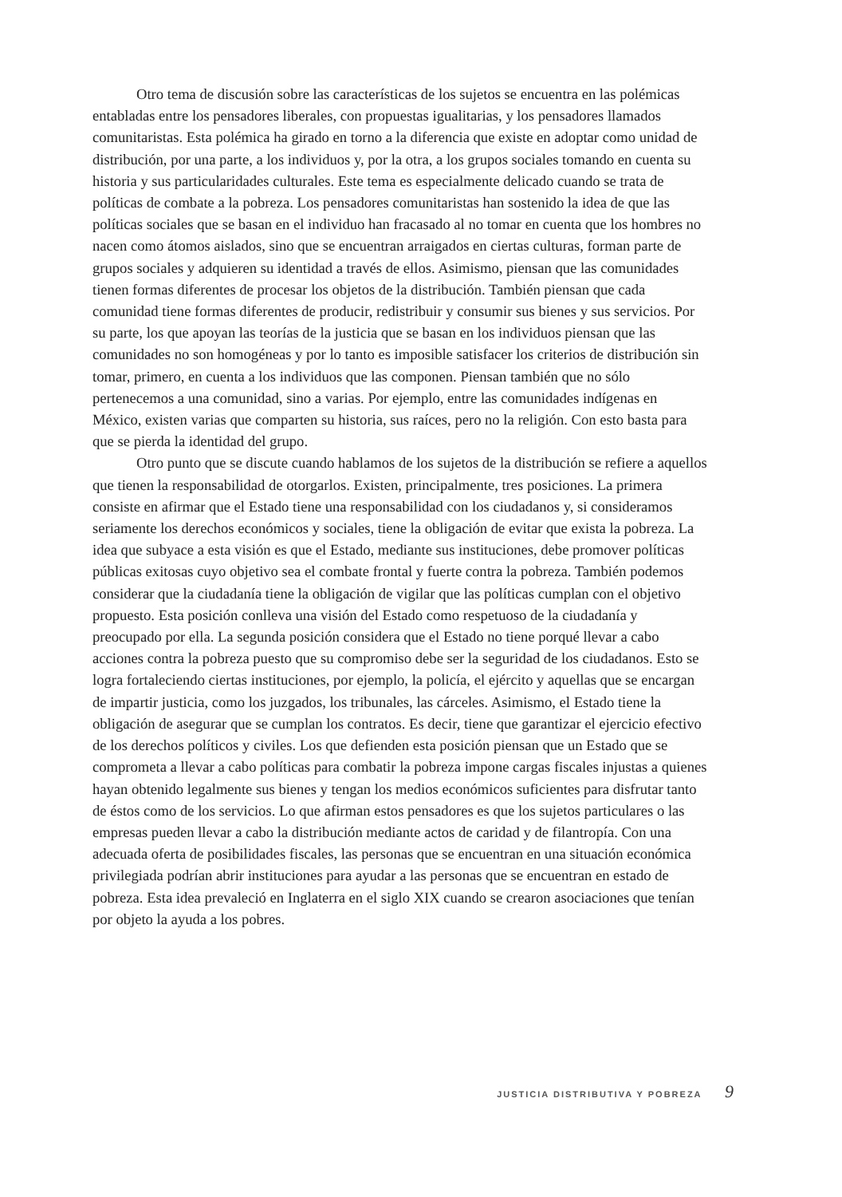Otro tema de discusión sobre las características de los sujetos se encuentra en las polémicas entabladas entre los pensadores liberales, con propuestas igualitarias, y los pensadores llamados comunitaristas. Esta polémica ha girado en torno a la diferencia que existe en adoptar como unidad de distribución, por una parte, a los individuos y, por la otra, a los grupos sociales tomando en cuenta su historia y sus particularidades culturales. Este tema es especialmente delicado cuando se trata de políticas de combate a la pobreza. Los pensadores comunitaristas han sostenido la idea de que las políticas sociales que se basan en el individuo han fracasado al no tomar en cuenta que los hombres no nacen como átomos aislados, sino que se encuentran arraigados en ciertas culturas, forman parte de grupos sociales y adquieren su identidad a través de ellos. Asimismo, piensan que las comunidades tienen formas diferentes de procesar los objetos de la distribución. También piensan que cada comunidad tiene formas diferentes de producir, redistribuir y consumir sus bienes y sus servicios. Por su parte, los que apoyan las teorías de la justicia que se basan en los individuos piensan que las comunidades no son homogéneas y por lo tanto es imposible satisfacer los criterios de distribución sin tomar, primero, en cuenta a los individuos que las componen. Piensan también que no sólo pertenecemos a una comunidad, sino a varias. Por ejemplo, entre las comunidades indígenas en México, existen varias que comparten su historia, sus raíces, pero no la religión. Con esto basta para que se pierda la identidad del grupo.
Otro punto que se discute cuando hablamos de los sujetos de la distribución se refiere a aquellos que tienen la responsabilidad de otorgarlos. Existen, principalmente, tres posiciones. La primera consiste en afirmar que el Estado tiene una responsabilidad con los ciudadanos y, si consideramos seriamente los derechos económicos y sociales, tiene la obligación de evitar que exista la pobreza. La idea que subyace a esta visión es que el Estado, mediante sus instituciones, debe promover políticas públicas exitosas cuyo objetivo sea el combate frontal y fuerte contra la pobreza. También podemos considerar que la ciudadanía tiene la obligación de vigilar que las políticas cumplan con el objetivo propuesto. Esta posición conlleva una visión del Estado como respetuoso de la ciudadanía y preocupado por ella. La segunda posición considera que el Estado no tiene porqué llevar a cabo acciones contra la pobreza puesto que su compromiso debe ser la seguridad de los ciudadanos. Esto se logra fortaleciendo ciertas instituciones, por ejemplo, la policía, el ejército y aquellas que se encargan de impartir justicia, como los juzgados, los tribunales, las cárceles. Asimismo, el Estado tiene la obligación de asegurar que se cumplan los contratos. Es decir, tiene que garantizar el ejercicio efectivo de los derechos políticos y civiles. Los que defienden esta posición piensan que un Estado que se comprometa a llevar a cabo políticas para combatir la pobreza impone cargas fiscales injustas a quienes hayan obtenido legalmente sus bienes y tengan los medios económicos suficientes para disfrutar tanto de éstos como de los servicios. Lo que afirman estos pensadores es que los sujetos particulares o las empresas pueden llevar a cabo la distribución mediante actos de caridad y de filantropía. Con una adecuada oferta de posibilidades fiscales, las personas que se encuentran en una situación económica privilegiada podrían abrir instituciones para ayudar a las personas que se encuentran en estado de pobreza. Esta idea prevaleció en Inglaterra en el siglo XIX cuando se crearon asociaciones que tenían por objeto la ayuda a los pobres.
JUSTICIA DISTRIBUTIVA Y POBREZA 9